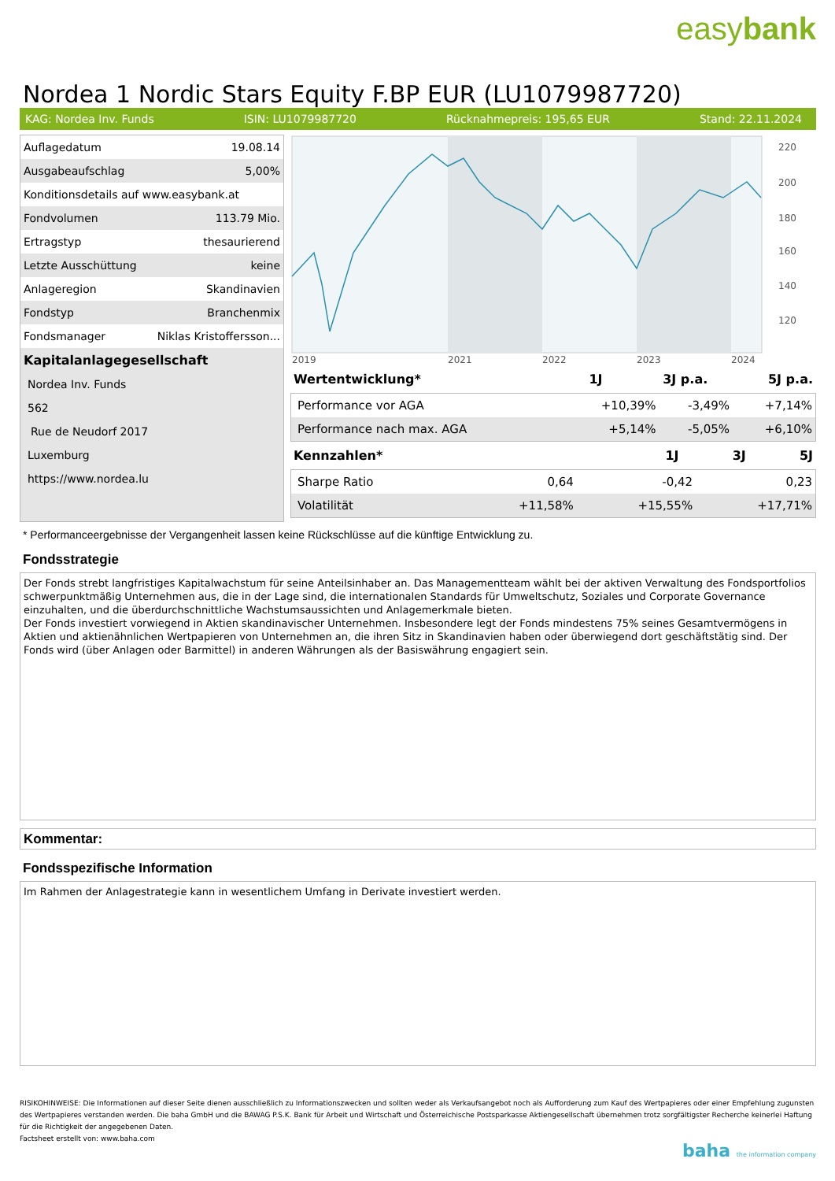easybank
Nordea 1 Nordic Stars Equity F.BP EUR (LU1079987720)
KAG: Nordea Inv. Funds ISIN: LU1079987720 Rücknahmepreis: 195,65 EUR Stand: 22.11.2024
| Auflagedatum | 19.08.14 |
| Ausgabeaufschlag | 5,00% |
| Konditionsdetails auf www.easybank.at | |
| Fondvolumen | 113.79 Mio. |
| Ertragstyp | thesaurierend |
| Letzte Ausschüttung | keine |
| Anlageregion | Skandinavien |
| Fondstyp | Branchenmix |
| Fondsmanager | Niklas Kristoffersson... |
| Kapitalanlagegesellschaft | |
| Nordea Inv. Funds | |
| 562 | |
| Rue de Neudorf 2017 | |
| Luxemburg | |
| https://www.nordea.lu | |
220
200
180
160
140
120
2019
2021
2022
2023
2024
| Wertentwicklung* | 1J | 3J p.a. | 5J p.a. |
| --- | --- | --- | --- |
| Performance vor AGA | +10,39% | -3,49% | +7,14% |
| Performance nach max. AGA | +5,14% | -5,05% | +6,10% |
| Kennzahlen* | 1J | 3J | 5J |
| --- | --- | --- | --- |
| Sharpe Ratio | 0,64 | -0,42 | 0,23 |
| Volatilität | +11,58% | +15,55% | +17,71% |
* Performanceergebnisse der Vergangenheit lassen keine Rückschlüsse auf die künftige Entwicklung zu.
Fondsstrategie
Der Fonds strebt langfristiges Kapitalwachstum für seine Anteilsinhaber an. Das Managementteam wählt bei der aktiven Verwaltung des Fondsportfolios schwerpunktmäßig Unternehmen aus, die in der Lage sind, die internationalen Standards für Umweltschutz, Soziales und Corporate Governance einzuhalten, und die überdurchschnittliche Wachstumsaussichten und Anlagemerkmale bieten.
Der Fonds investiert vorwiegend in Aktien skandinavischer Unternehmen. Insbesondere legt der Fonds mindestens 75% seines Gesamtvermögens in Aktien und aktienähnlichen Wertpapieren von Unternehmen an, die ihren Sitz in Skandinavien haben oder überwiegend dort geschäftstätig sind. Der Fonds wird (über Anlagen oder Barmittel) in anderen Währungen als der Basiswährung engagiert sein.
Kommentar:
Fondsspezifische Information
Im Rahmen der Anlagestrategie kann in wesentlichem Umfang in Derivate investiert werden.
RISIKOHINWEISE: Die Informationen auf dieser Seite dienen ausschließlich zu Informationszwecken und sollten weder als Verkaufsangebot noch als Aufforderung zum Kauf des Wertpapieres oder einer Empfehlung zugunsten des Wertpapieres verstanden werden. Die baha GmbH und die BAWAG P.S.K. Bank für Arbeit und Wirtschaft und Österreichische Postsparkasse Aktiengesellschaft übernehmen trotz sorgfältigster Recherche keinerlei Haftung für die Richtigkeit der angegebenen Daten.
Factsheet erstellt von: www.baha.com
baha the information company